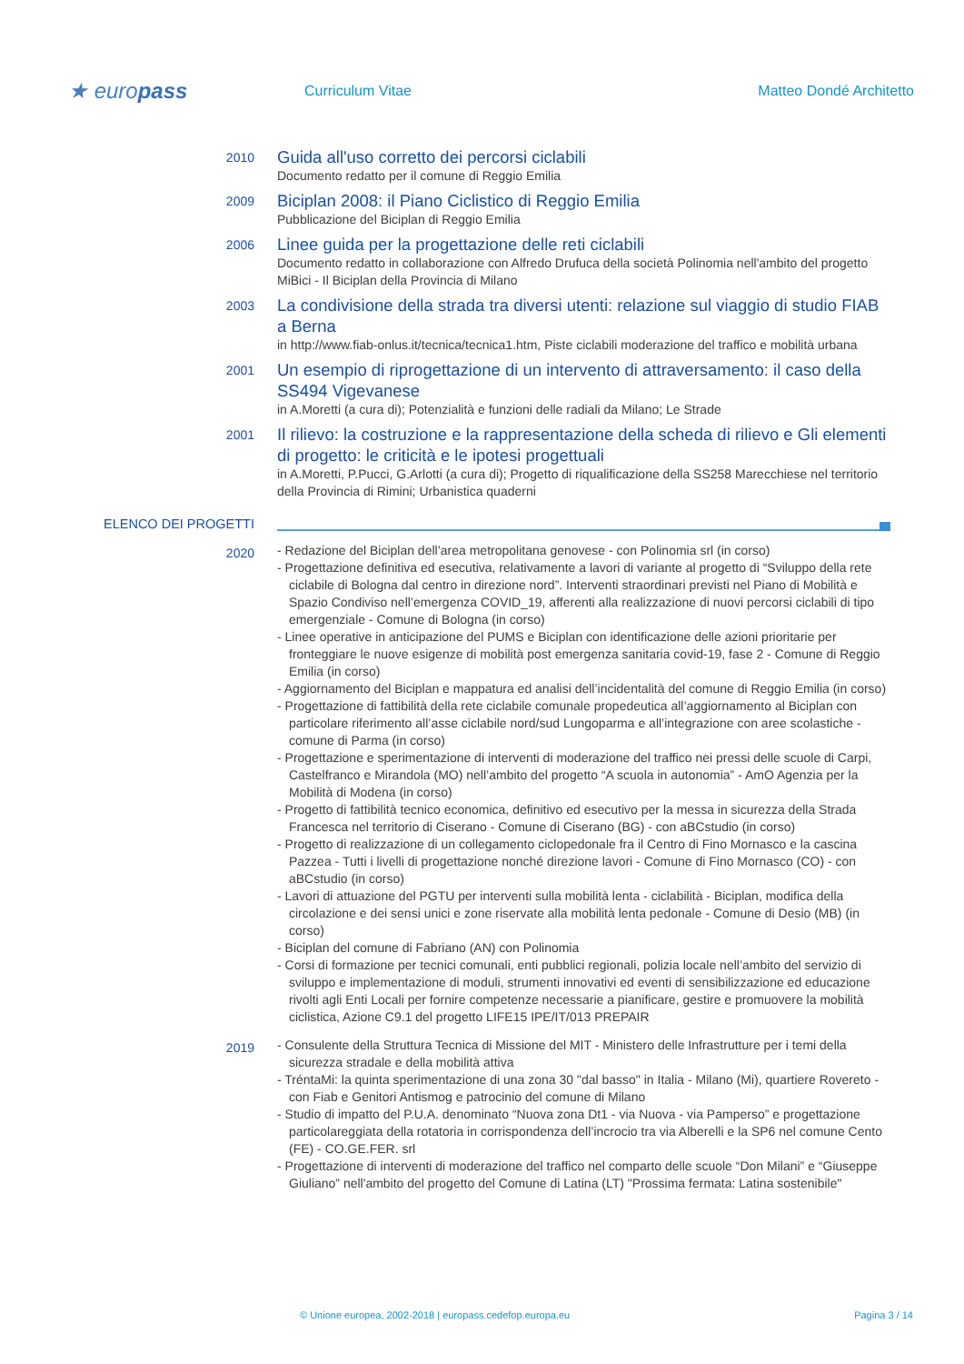★ europass
Curriculum Vitae Matteo Dondé Architetto
2010
Guida all'uso corretto dei percorsi ciclabili
Documento redatto per il comune di Reggio Emilia
2009
Biciplan 2008: il Piano Ciclistico di Reggio Emilia
Pubblicazione del Biciplan di Reggio Emilia
2006
Linee guida per la progettazione delle reti ciclabili
Documento redatto in collaborazione con Alfredo Drufuca della società Polinomia nell'ambito del progetto MiBici - Il Biciplan della Provincia di Milano
2003
La condivisione della strada tra diversi utenti: relazione sul viaggio di studio FIAB a Berna
in http://www.fiab-onlus.it/tecnica/tecnica1.htm, Piste ciclabili moderazione del traffico e mobilità urbana
2001
Un esempio di riprogettazione di un intervento di attraversamento: il caso della SS494 Vigevanese
in A.Moretti (a cura di); Potenzialità e funzioni delle radiali da Milano; Le Strade
2001
Il rilievo: la costruzione e la rappresentazione della scheda di rilievo e Gli elementi di progetto: le criticità e le ipotesi progettuali
in A.Moretti, P.Pucci, G.Arlotti (a cura di); Progetto di riqualificazione della SS258 Marecchiese nel territorio della Provincia di Rimini; Urbanistica quaderni
ELENCO DEI PROGETTI
2020
- Redazione del Biciplan dell’area metropolitana genovese - con Polinomia srl (in corso)
- Progettazione definitiva ed esecutiva, relativamente a lavori di variante al progetto di “Sviluppo della rete ciclabile di Bologna dal centro in direzione nord”. Interventi straordinari previsti nel Piano di Mobilità e Spazio Condiviso nell’emergenza COVID_19, afferenti alla realizzazione di nuovi percorsi ciclabili di tipo emergenziale - Comune di Bologna (in corso)
- Linee operative in anticipazione del PUMS e Biciplan con identificazione delle azioni prioritarie per fronteggiare le nuove esigenze di mobilità post emergenza sanitaria covid-19, fase 2 - Comune di Reggio Emilia (in corso)
- Aggiornamento del Biciplan e mappatura ed analisi dell’incidentalità del comune di Reggio Emilia (in corso)
- Progettazione di fattibilità della rete ciclabile comunale propedeutica all’aggiornamento al Biciplan con particolare riferimento all’asse ciclabile nord/sud Lungoparma e all’integrazione con aree scolastiche - comune di Parma (in corso)
- Progettazione e sperimentazione di interventi di moderazione del traffico nei pressi delle scuole di Carpi, Castelfranco e Mirandola (MO) nell’ambito del progetto “A scuola in autonomia” - AmO Agenzia per la Mobilità di Modena (in corso)
- Progetto di fattibilità tecnico economica, definitivo ed esecutivo per la messa in sicurezza della Strada Francesca nel territorio di Ciserano - Comune di Ciserano (BG) - con aBCstudio (in corso)
- Progetto di realizzazione di un collegamento ciclopedonale fra il Centro di Fino Mornasco e la cascina Pazzea - Tutti i livelli di progettazione nonché direzione lavori - Comune di Fino Mornasco (CO) - con aBCstudio (in corso)
- Lavori di attuazione del PGTU per interventi sulla mobilità lenta - ciclabilità - Biciplan, modifica della circolazione e dei sensi unici e zone riservate alla mobilità lenta pedonale - Comune di Desio (MB) (in corso)
- Biciplan del comune di Fabriano (AN) con Polinomia
- Corsi di formazione per tecnici comunali, enti pubblici regionali, polizia locale nell’ambito del servizio di sviluppo e implementazione di moduli, strumenti innovativi ed eventi di sensibilizzazione ed educazione rivolti agli Enti Locali per fornire competenze necessarie a pianificare, gestire e promuovere la mobilità ciclistica, Azione C9.1 del progetto LIFE15 IPE/IT/013 PREPAIR
2019
- Consulente della Struttura Tecnica di Missione del MIT - Ministero delle Infrastrutture per i temi della sicurezza stradale e della mobilità attiva
- TréntaMi: la quinta sperimentazione di una zona 30 "dal basso" in Italia - Milano (Mi), quartiere Rovereto - con Fiab e Genitori Antismog e patrocinio del comune di Milano
- Studio di impatto del P.U.A. denominato “Nuova zona Dt1 - via Nuova - via Pamperso” e progettazione particolareggiata della rotatoria in corrispondenza dell’incrocio tra via Alberelli e la SP6 nel comune Cento (FE) - CO.GE.FER. srl
- Progettazione di interventi di moderazione del traffico nel comparto delle scuole “Don Milani” e “Giuseppe Giuliano” nell'ambito del progetto del Comune di Latina (LT) "Prossima fermata: Latina sostenibile"
© Unione europea, 2002-2018 | europass.cedefop.europa.eu Pagina 3 / 14